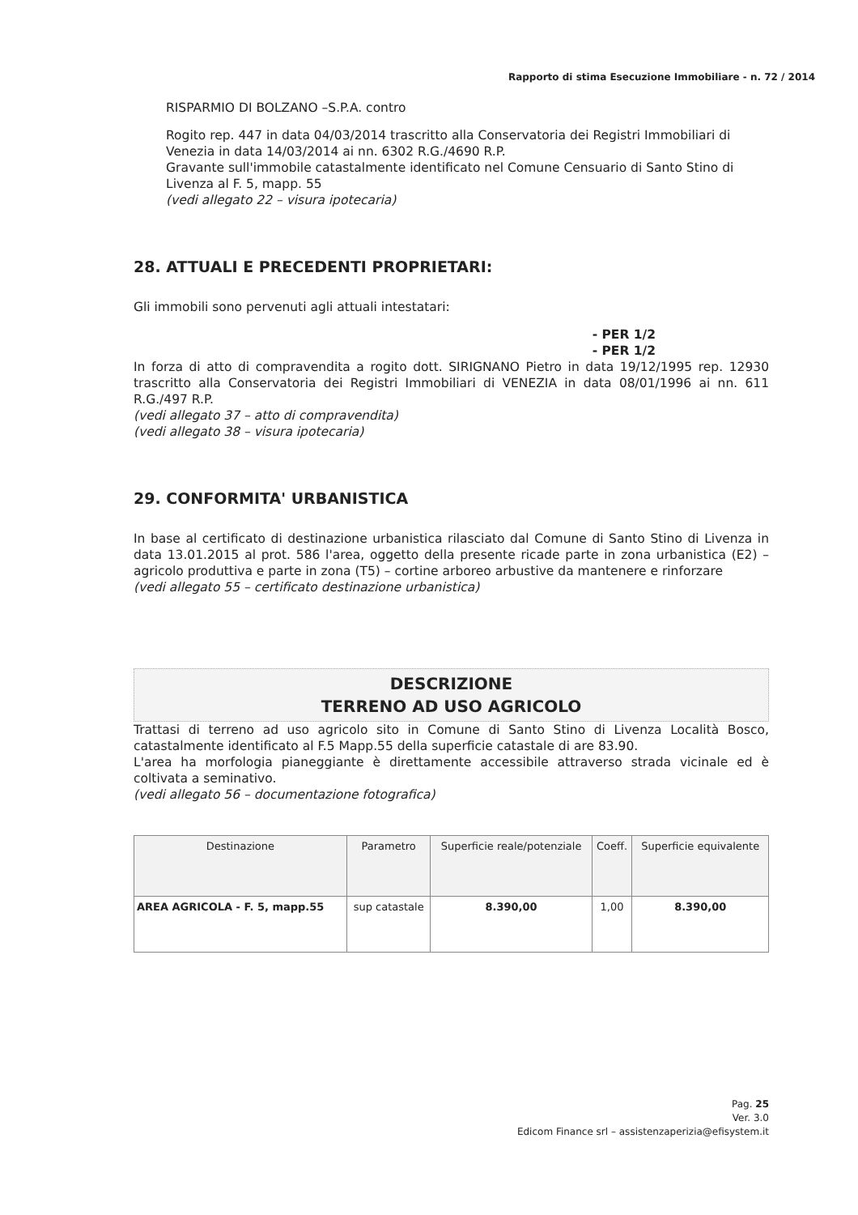Rapporto di stima Esecuzione Immobiliare - n. 72 / 2014
RISPARMIO DI BOLZANO –S.P.A. contro
Rogito rep. 447 in data 04/03/2014 trascritto alla Conservatoria dei Registri Immobiliari di Venezia in data 14/03/2014 ai nn. 6302 R.G./4690 R.P.
Gravante sull'immobile catastalmente identificato nel Comune Censuario di Santo Stino di Livenza al F. 5, mapp. 55
(vedi allegato 22 – visura ipotecaria)
28. ATTUALI E PRECEDENTI PROPRIETARI:
Gli immobili sono pervenuti agli attuali intestatari:
- PER 1/2
- PER 1/2
In forza di atto di compravendita a rogito dott. SIRIGNANO Pietro in data 19/12/1995 rep. 12930 trascritto alla Conservatoria dei Registri Immobiliari di VENEZIA in data 08/01/1996 ai nn. 611 R.G./497 R.P.
(vedi allegato 37 – atto di compravendita)
(vedi allegato 38 – visura ipotecaria)
29. CONFORMITA' URBANISTICA
In base al certificato di destinazione urbanistica rilasciato dal Comune di Santo Stino di Livenza in data 13.01.2015 al prot. 586 l'area, oggetto della presente ricade parte in zona urbanistica (E2) – agricolo produttiva e parte in zona (T5) – cortine arboreo arbustive da mantenere e rinforzare
(vedi allegato 55 – certificato destinazione urbanistica)
DESCRIZIONE
TERRENO AD USO AGRICOLO
Trattasi di terreno ad uso agricolo sito in Comune di Santo Stino di Livenza Località Bosco, catastalmente identificato al F.5 Mapp.55 della superficie catastale di are 83.90.
L'area ha morfologia pianeggiante è direttamente accessibile attraverso strada vicinale ed è coltivata a seminativo.
(vedi allegato 56 – documentazione fotografica)
| Destinazione | Parametro | Superficie reale/potenziale | Coeff. | Superficie equivalente |
| --- | --- | --- | --- | --- |
| AREA AGRICOLA - F. 5, mapp.55 | sup catastale | 8.390,00 | 1,00 | 8.390,00 |
Pag. 25
Ver. 3.0
Edicom Finance srl – assistenzaperizia@efisystem.it